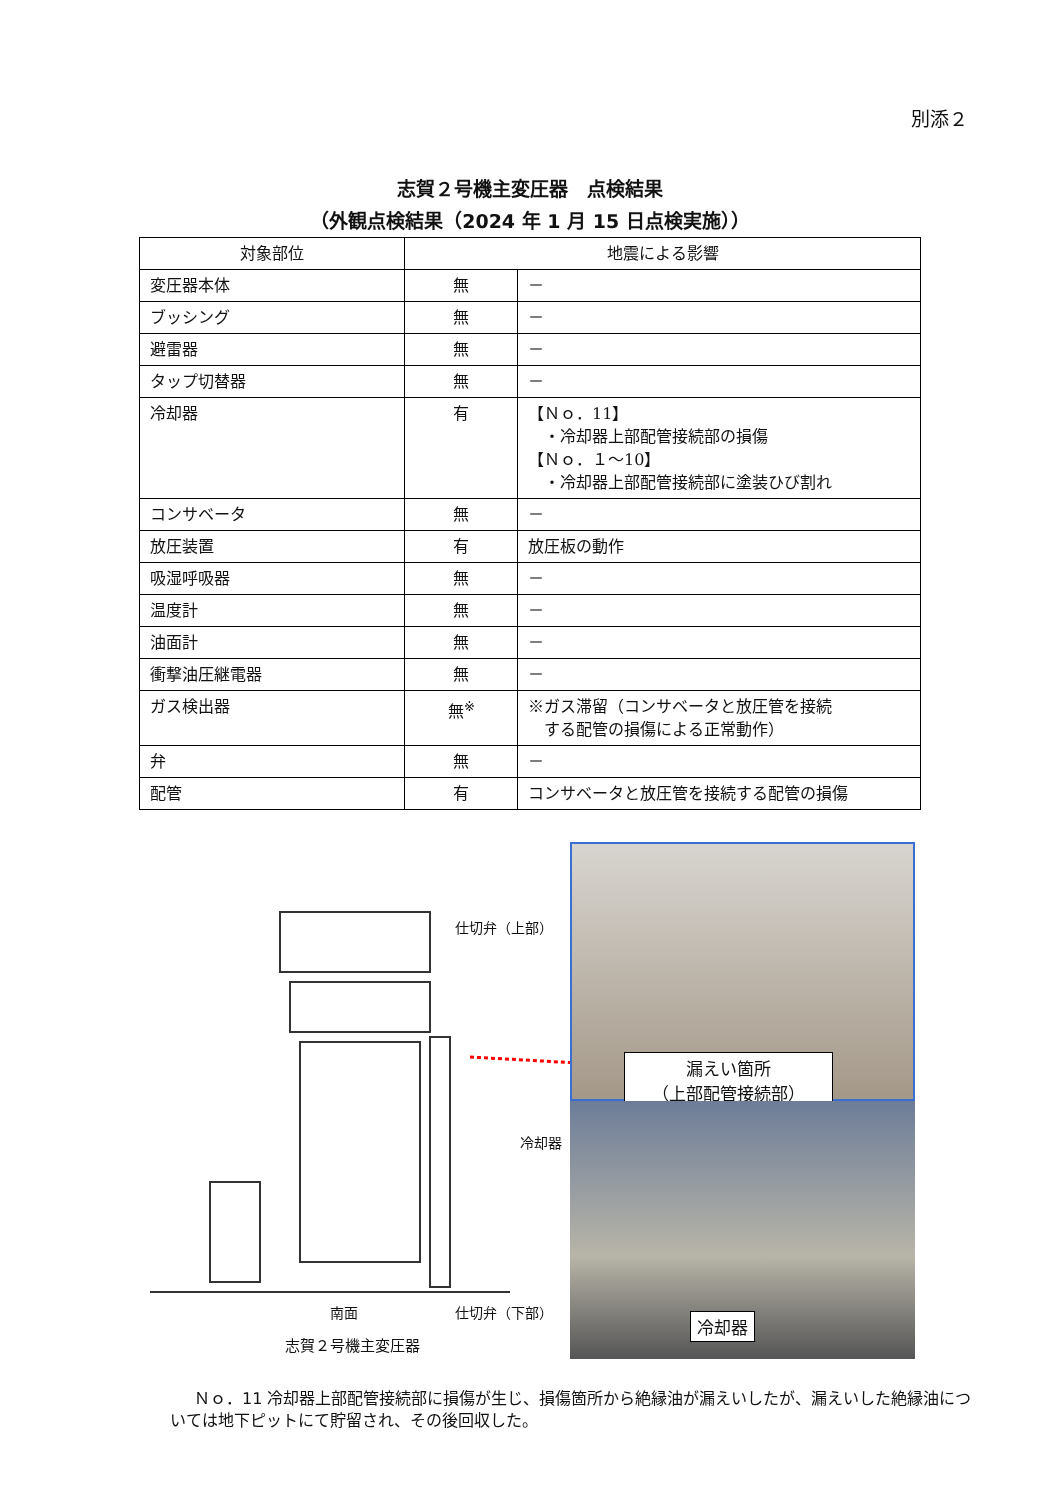別添２
志賀２号機主変圧器　点検結果
（外観点検結果（2024 年 1 月 15 日点検実施））
| 対象部位 | 地震による影響 | |
| --- | --- | --- |
| 変圧器本体 | 無 | － |
| ブッシング | 無 | － |
| 避雷器 | 無 | － |
| タップ切替器 | 無 | － |
| 冷却器 | 有 | 【Ｎｏ．11】 ・冷却器上部配管接続部の損傷 【Ｎｏ．１～10】 ・冷却器上部配管接続部に塗装ひび割れ |
| コンサベータ | 無 | － |
| 放圧装置 | 有 | 放圧板の動作 |
| 吸湿呼吸器 | 無 | － |
| 温度計 | 無 | － |
| 油面計 | 無 | － |
| 衝撃油圧継電器 | 無 | － |
| ガス検出器 | 無<sup>※</sup> | ※ガス滞留（コンサベータと放圧管を接続 する配管の損傷による正常動作） |
| 弁 | 無 | － |
| 配管 | 有 | コンサベータと放圧管を接続する配管の損傷 |
仕切弁（上部）
冷却器
南面 仕切弁（下部）
志賀２号機主変圧器
漏えい箇所
（上部配管接続部）
冷却器
Ｎｏ．11 冷却器上部配管接続部に損傷が生じ、損傷箇所から絶縁油が漏えいしたが、漏えいした絶縁油については地下ピットにて貯留され、その後回収した。